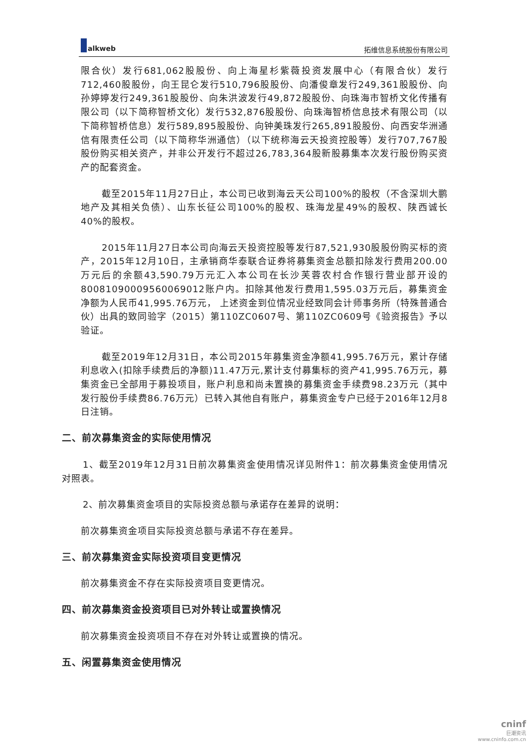alkweb
拓维信息系统股份有限公司
限合伙）发行681,062股股份、向上海星杉紫薇投资发展中心（有限合伙）发行712,460股股份，向王昆仑发行510,796股股份、向潘俊章发行249,361股股份、向孙婷婷发行249,361股股份、向朱洪波发行49,872股股份、向珠海市智桥文化传播有限公司（以下简称智桥文化）发行532,876股股份、向珠海智桥信息技术有限公司（以下简称智桥信息）发行589,895股股份、向钟美珠发行265,891股股份、向西安华洲通信有限责任公司（以下简称华洲通信）（以下统称海云天投资控股等）发行707,767股股份购买相关资产，并非公开发行不超过26,783,364股新股募集本次发行股份购买资产的配套资金。
截至2015年11月27日止，本公司已收到海云天公司100%的股权（不含深圳大鹏地产及其相关负债）、山东长征公司100%的股权、珠海龙星49%的股权、陕西诚长40%的股权。
2015年11月27日本公司向海云天投资控股等发行87,521,930股股份购买标的资产，2015年12月10日，主承销商华泰联合证券将募集资金总额扣除发行费用200.00万元后的余额43,590.79万元汇入本公司在长沙芙蓉农村合作银行营业部开设的80081090009560069012账户内。扣除其他发行费用1,595.03万元后，募集资金净额为人民币41,995.76万元， 上述资金到位情况业经致同会计师事务所（特殊普通合伙）出具的致同验字（2015）第110ZC0607号、第110ZC0609号《验资报告》予以验证。
截至2019年12月31日，本公司2015年募集资金净额41,995.76万元，累计存储利息收入(扣除手续费后的净额)11.47万元,累计支付募集标的资产41,995.76万元，募集资金已全部用于募投项目，账户利息和尚未置换的募集资金手续费98.23万元（其中发行股份手续费86.76万元）已转入其他自有账户，募集资金专户已经于2016年12月8日注销。
二、前次募集资金的实际使用情况
1、截至2019年12月31日前次募集资金使用情况详见附件1：前次募集资金使用情况对照表。
2、前次募集资金项目的实际投资总额与承诺存在差异的说明：
前次募集资金项目实际投资总额与承诺不存在差异。
三、前次募集资金实际投资项目变更情况
前次募集资金不存在实际投资项目变更情况。
四、前次募集资金投资项目已对外转让或置换情况
前次募集资金投资项目不存在对外转让或置换的情况。
五、闲置募集资金使用情况
cninf
巨潮资讯
www.cninfo.com.cn